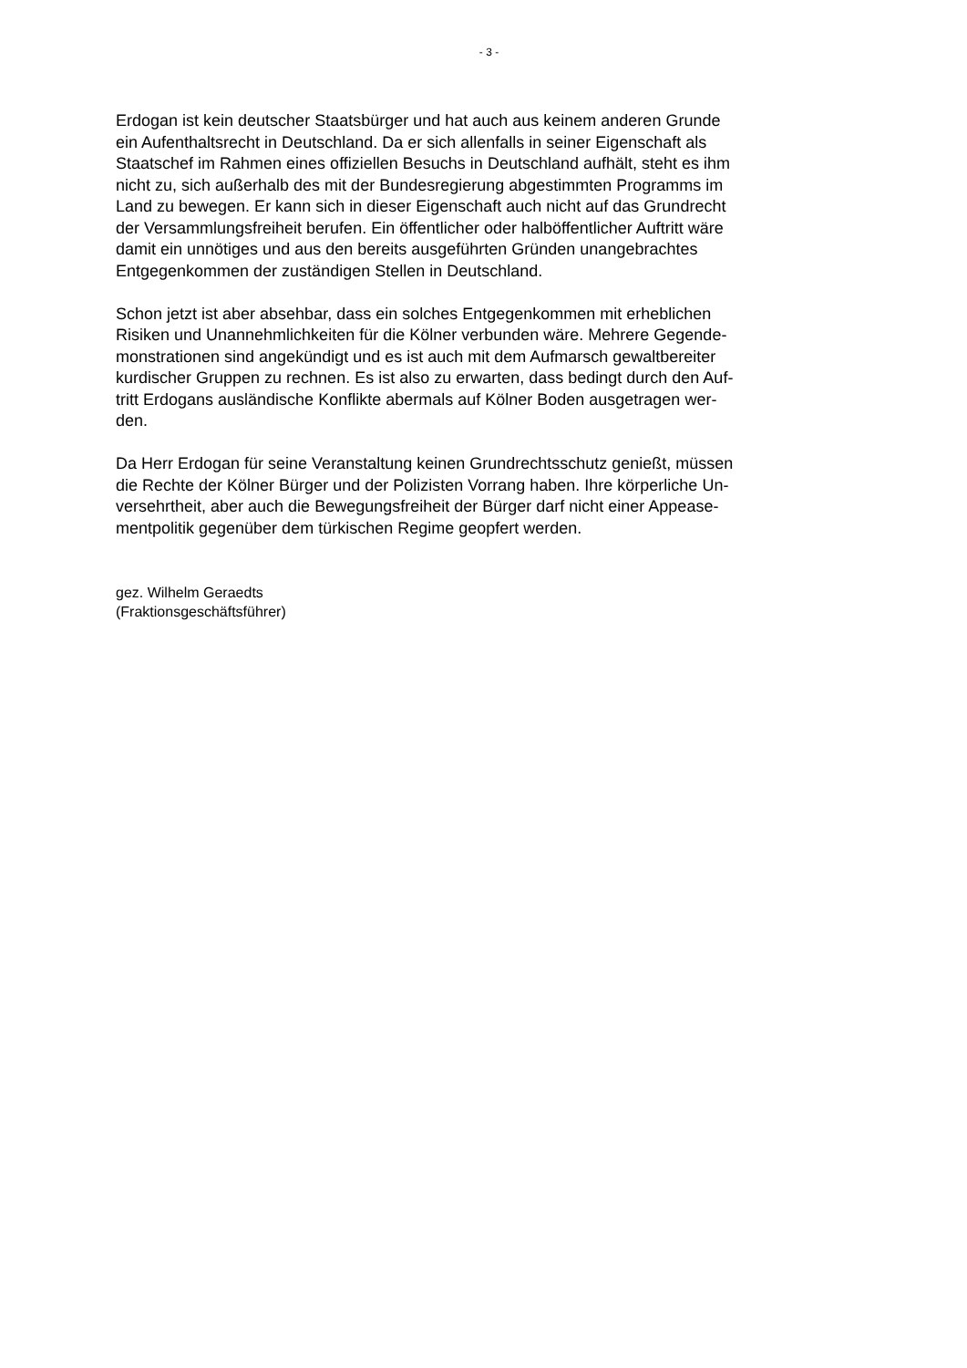- 3 -
Erdogan ist kein deutscher Staatsbürger und hat auch aus keinem anderen Grunde
ein Aufenthaltsrecht in Deutschland. Da er sich allenfalls in seiner Eigenschaft als
Staatschef im Rahmen eines offiziellen Besuchs in Deutschland aufhält, steht es ihm
nicht zu, sich außerhalb des mit der Bundesregierung abgestimmten Programms im
Land zu bewegen. Er kann sich in dieser Eigenschaft auch nicht auf das Grundrecht
der Versammlungsfreiheit berufen. Ein öffentlicher oder halböffentlicher Auftritt wäre
damit ein unnötiges und aus den bereits ausgeführten Gründen unangebrachtes
Entgegenkommen der zuständigen Stellen in Deutschland.
Schon jetzt ist aber absehbar, dass ein solches Entgegenkommen mit erheblichen
Risiken und Unannehmlichkeiten für die Kölner verbunden wäre. Mehrere Gegende-
monstrationen sind angekündigt und es ist auch mit dem Aufmarsch gewaltbereiter
kurdischer Gruppen zu rechnen. Es ist also zu erwarten, dass bedingt durch den Auf-
tritt Erdogans ausländische Konflikte abermals auf Kölner Boden ausgetragen wer-
den.
Da Herr Erdogan für seine Veranstaltung keinen Grundrechtsschutz genießt, müssen
die Rechte der Kölner Bürger und der Polizisten Vorrang haben. Ihre körperliche Un-
versehrtheit, aber auch die Bewegungsfreiheit der Bürger darf nicht einer Appease-
mentpolitik gegenüber dem türkischen Regime geopfert werden.
gez. Wilhelm Geraedts
(Fraktionsgeschäftsführer)